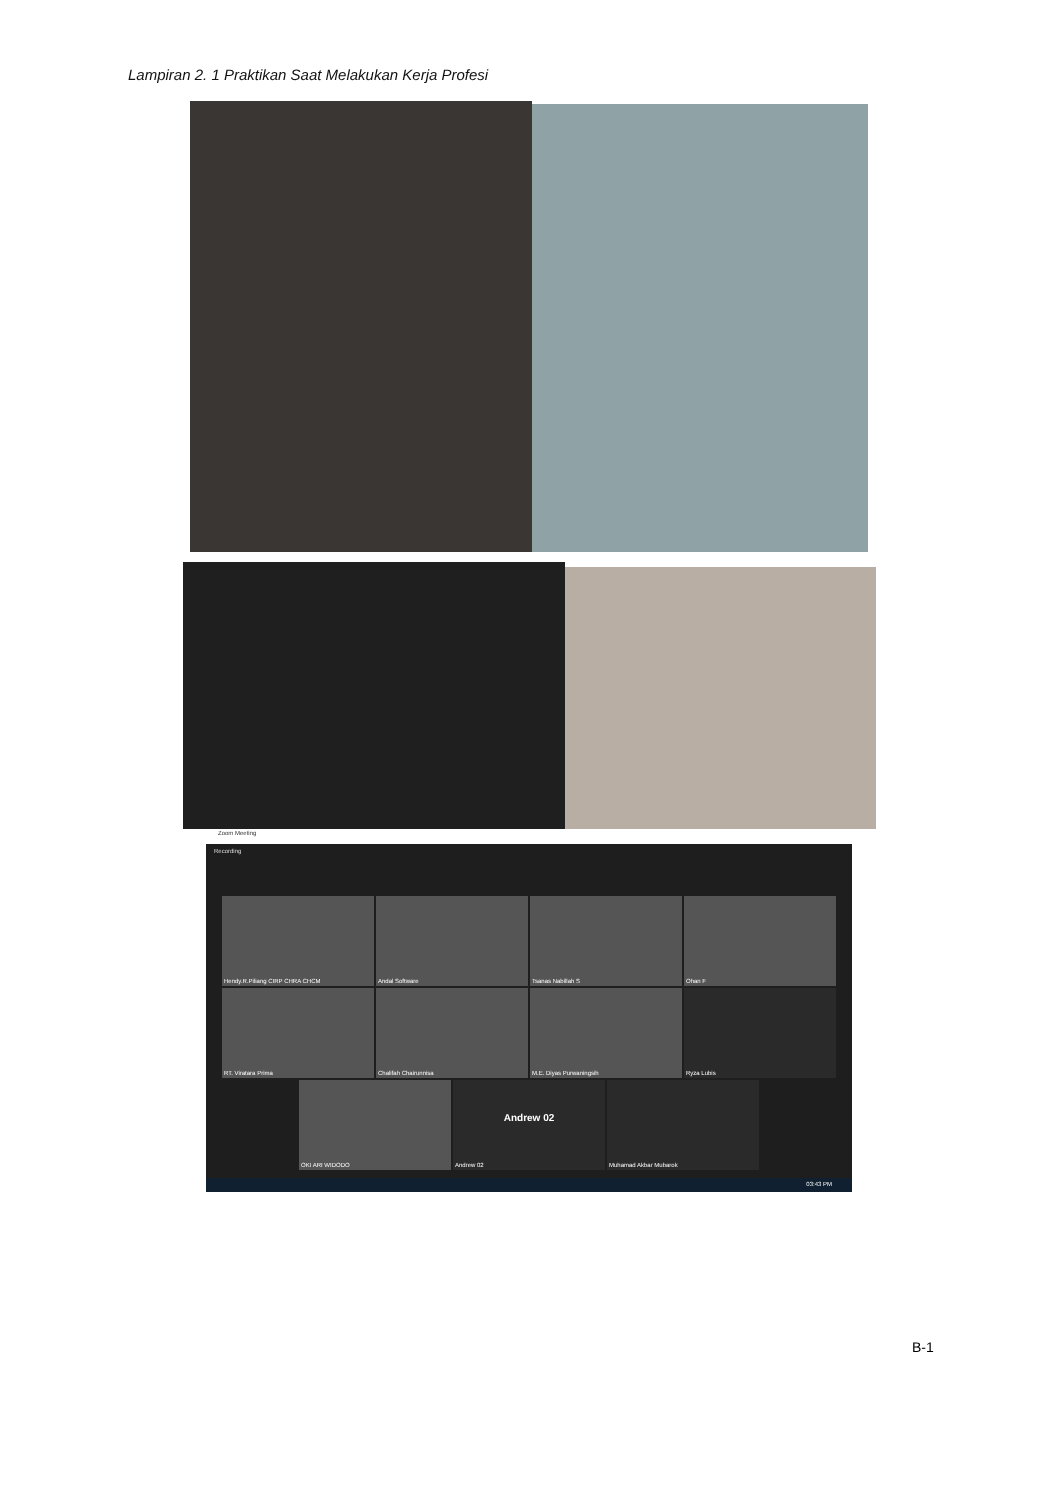Lampiran 2. 1 Praktikan Saat Melakukan Kerja Profesi
Zoom Meeting
Recording
Hendy.R.Piliang CIRP CHRA CHCM
Andal Software
Tsanas Nabillah S
Ohan F
RT. Viratara Prima
Chalifah Chairunnisa
M.E. Diyas Purwaningsih
Ryza Lubis
OKI ARI WIDODO
Andrew 02
Andrew 02
Muhamad Akbar Mubarok
03:43 PM
B-1